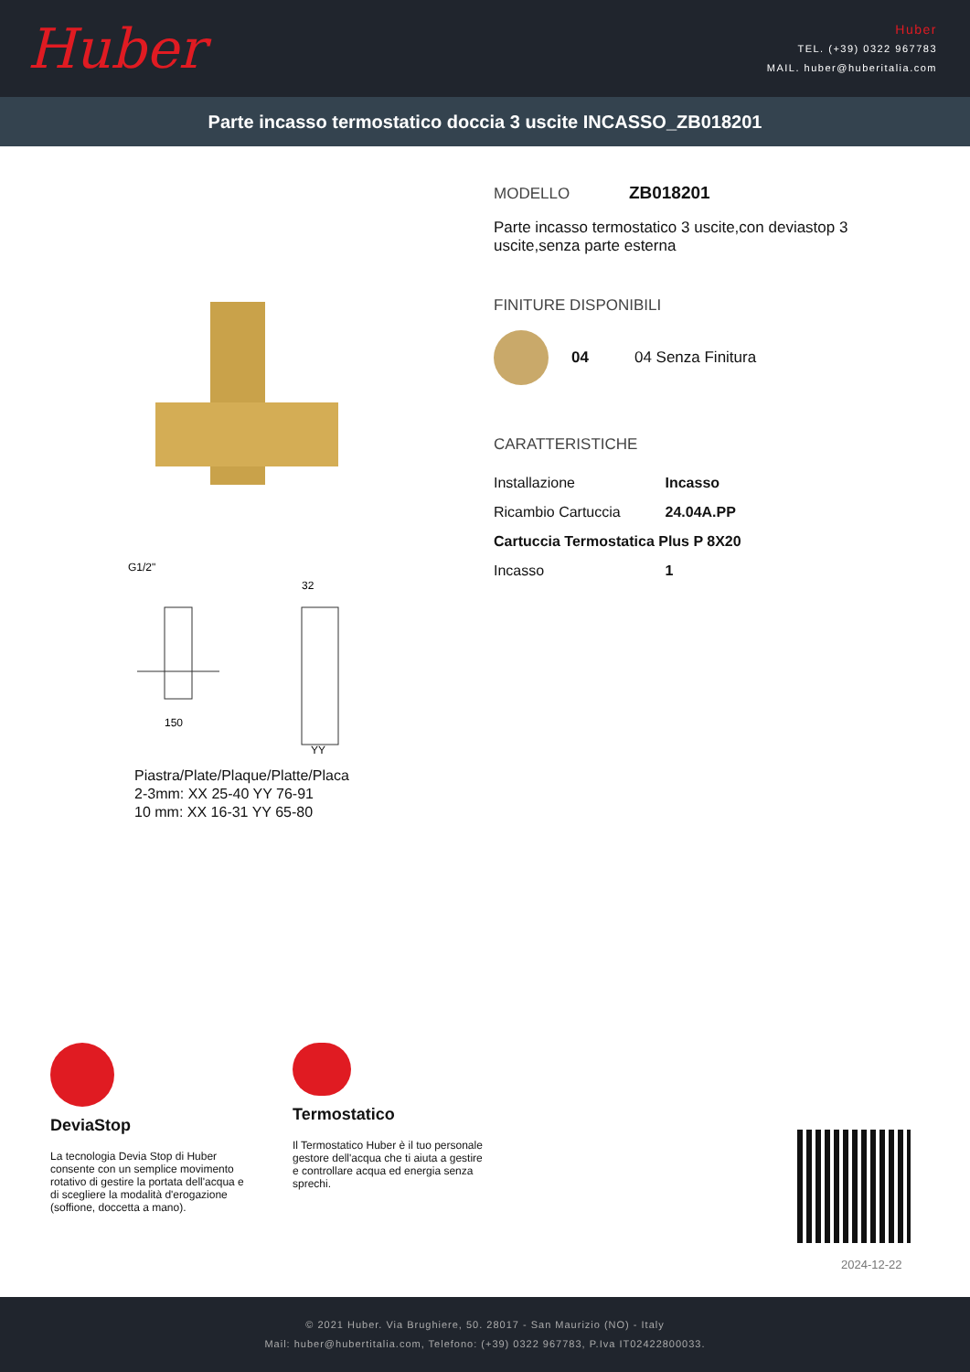Huber
Huber
TEL. (+39) 0322 967783
MAIL. huber@huberitalia.com
Parte incasso termostatico doccia 3 uscite INCASSO_ZB018201
G1/2"
150
32
YY
Piastra/Plate/Plaque/Platte/Placa
2-3mm: XX 25-40 YY 76-91
10 mm: XX 16-31 YY 65-80
MODELLO ZB018201
Parte incasso termostatico 3 uscite,con deviastop 3
uscite,senza parte esterna
FINITURE DISPONIBILI
04 04 Senza Finitura
CARATTERISTICHE
| Installazione | Incasso |
| Ricambio Cartuccia | 24.04A.PP |
| Cartuccia Termostatica Plus P 8X20 | |
| Incasso | 1 |
DeviaStop
La tecnologia Devia Stop di Huber consente con un semplice movimento rotativo di gestire la portata dell'acqua e di scegliere la modalità d'erogazione (soffione, doccetta a mano).
Termostatico
Il Termostatico Huber è il tuo personale gestore dell'acqua che ti aiuta a gestire e controllare acqua ed energia senza sprechi.
2024-12-22
© 2021 Huber. Via Brughiere, 50. 28017 - San Maurizio (NO) - Italy
Mail: huber@hubertitalia.com, Telefono: (+39) 0322 967783, P.Iva IT02422800033.